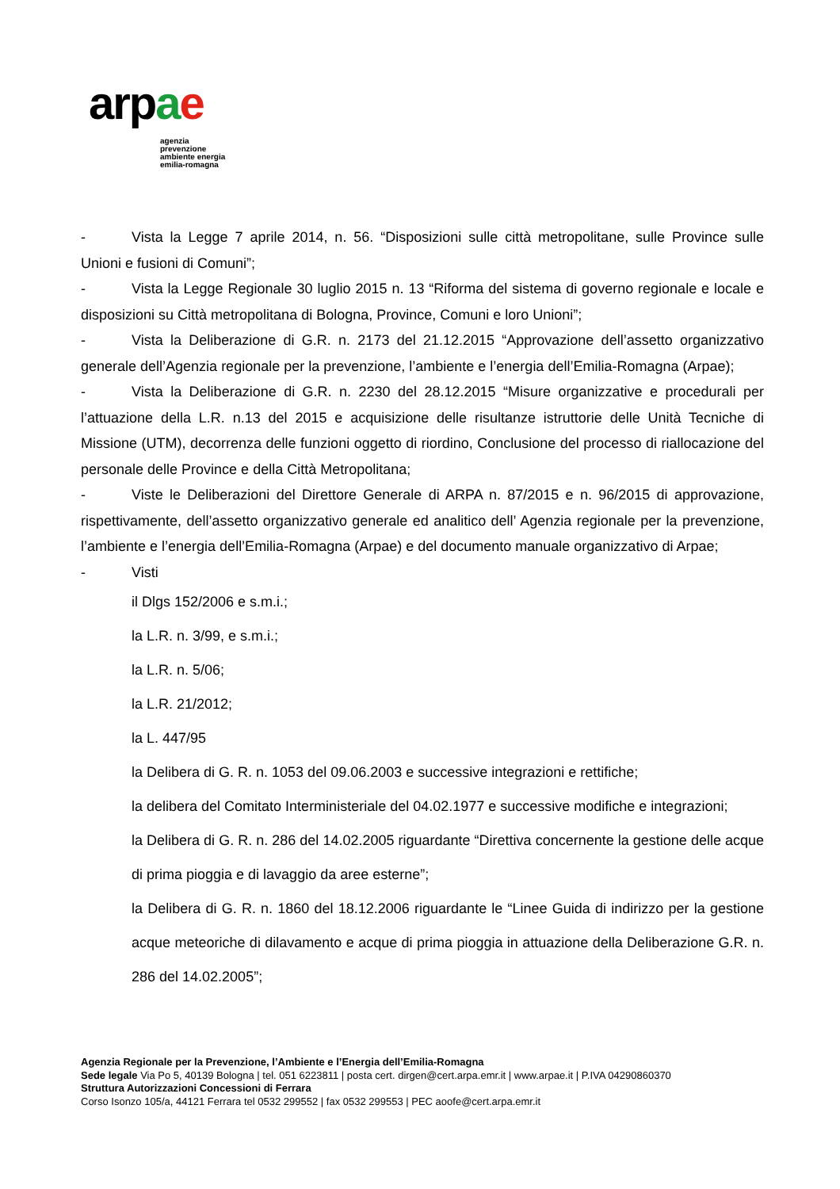arpae
agenzia
prevenzione
ambiente energia
emilia-romagna
- Vista la Legge 7 aprile 2014, n. 56. “Disposizioni sulle città metropolitane, sulle Province sulle Unioni e fusioni di Comuni”;
- Vista la Legge Regionale 30 luglio 2015 n. 13 “Riforma del sistema di governo regionale e locale e disposizioni su Città metropolitana di Bologna, Province, Comuni e loro Unioni”;
- Vista la Deliberazione di G.R. n. 2173 del 21.12.2015 “Approvazione dell’assetto organizzativo generale dell’Agenzia regionale per la prevenzione, l’ambiente e l’energia dell’Emilia-Romagna (Arpae);
- Vista la Deliberazione di G.R. n. 2230 del 28.12.2015 “Misure organizzative e procedurali per l’attuazione della L.R. n.13 del 2015 e acquisizione delle risultanze istruttorie delle Unità Tecniche di Missione (UTM), decorrenza delle funzioni oggetto di riordino, Conclusione del processo di riallocazione del personale delle Province e della Città Metropolitana;
- Viste le Deliberazioni del Direttore Generale di ARPA n. 87/2015 e n. 96/2015 di approvazione, rispettivamente, dell’assetto organizzativo generale ed analitico dell’ Agenzia regionale per la prevenzione, l’ambiente e l’energia dell’Emilia-Romagna (Arpae) e del documento manuale organizzativo di Arpae;
- Visti
il Dlgs 152/2006 e s.m.i.;
la L.R. n. 3/99, e s.m.i.;
la L.R. n. 5/06;
la L.R. 21/2012;
la L. 447/95
la Delibera di G. R. n. 1053 del 09.06.2003 e successive integrazioni e rettifiche;
la delibera del Comitato Interministeriale del 04.02.1977 e successive modifiche e integrazioni;
la Delibera di G. R. n. 286 del 14.02.2005 riguardante “Direttiva concernente la gestione delle acque di prima pioggia e di lavaggio da aree esterne”;
la Delibera di G. R. n. 1860 del 18.12.2006 riguardante le “Linee Guida di indirizzo per la gestione acque meteoriche di dilavamento e acque di prima pioggia in attuazione della Deliberazione G.R. n. 286 del 14.02.2005”;
Agenzia Regionale per la Prevenzione, l’Ambiente e l’Energia dell’Emilia-Romagna
Sede legale Via Po 5, 40139 Bologna | tel. 051 6223811 | posta cert. dirgen@cert.arpa.emr.it | www.arpae.it | P.IVA 04290860370
Struttura Autorizzazioni Concessioni di Ferrara
Corso Isonzo 105/a, 44121 Ferrara tel 0532 299552 | fax 0532 299553 | PEC aoofe@cert.arpa.emr.it